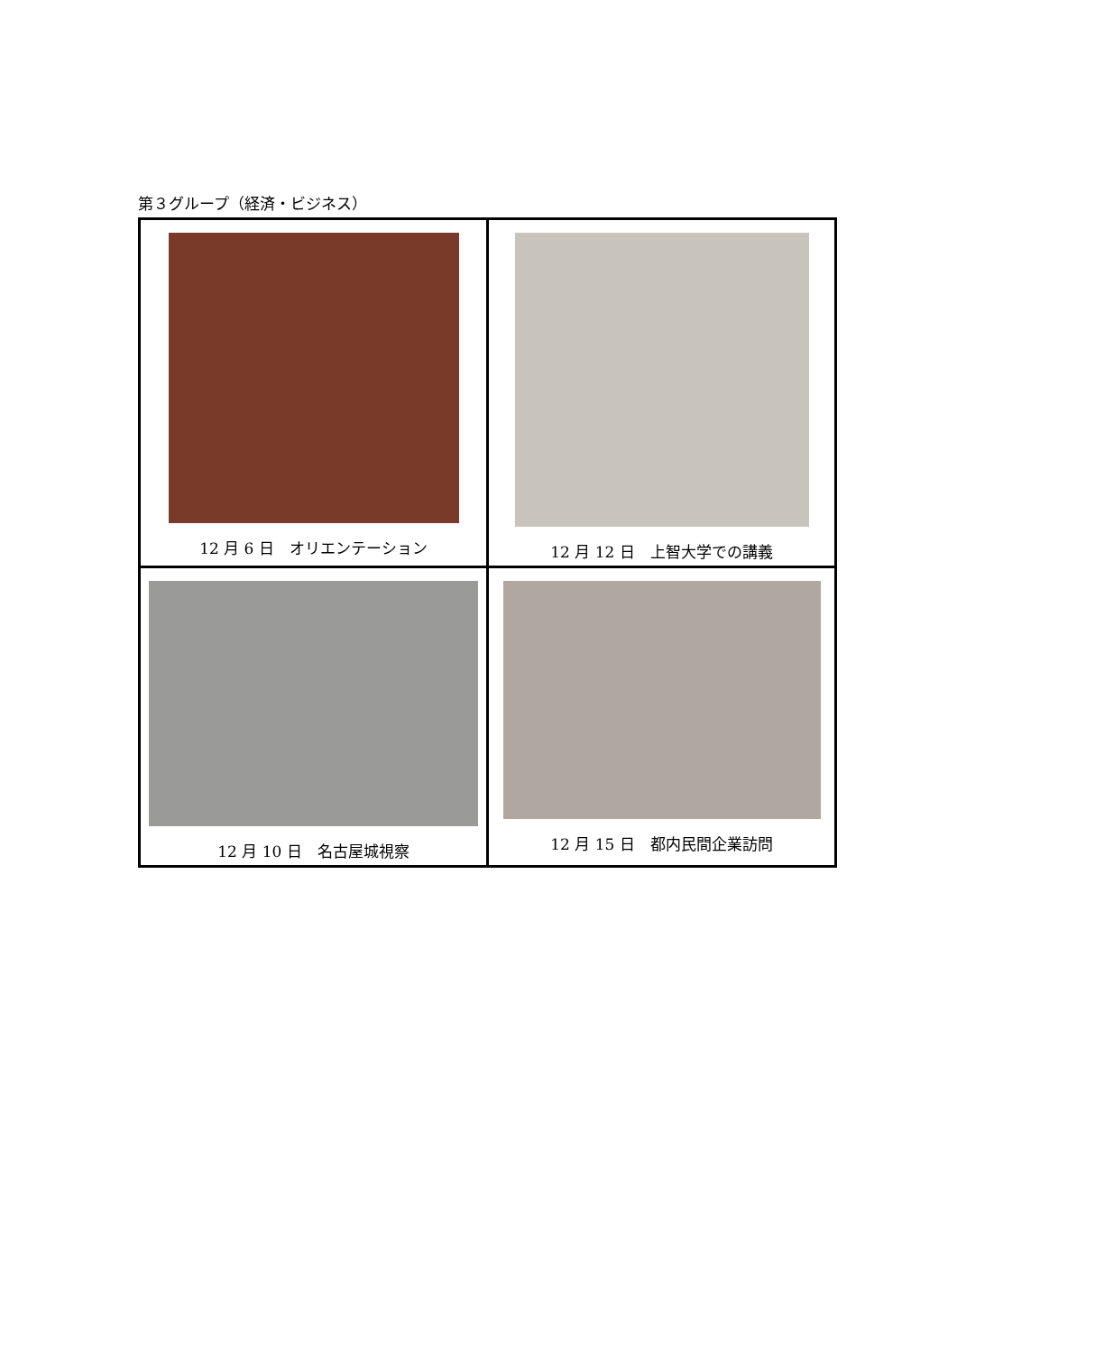第３グループ（経済・ビジネス）
| 12 月 6 日 オリエンテーション | 12 月 12 日 上智大学での講義 |
| 12 月 10 日 名古屋城視察 | 12 月 15 日 都内民間企業訪問 |